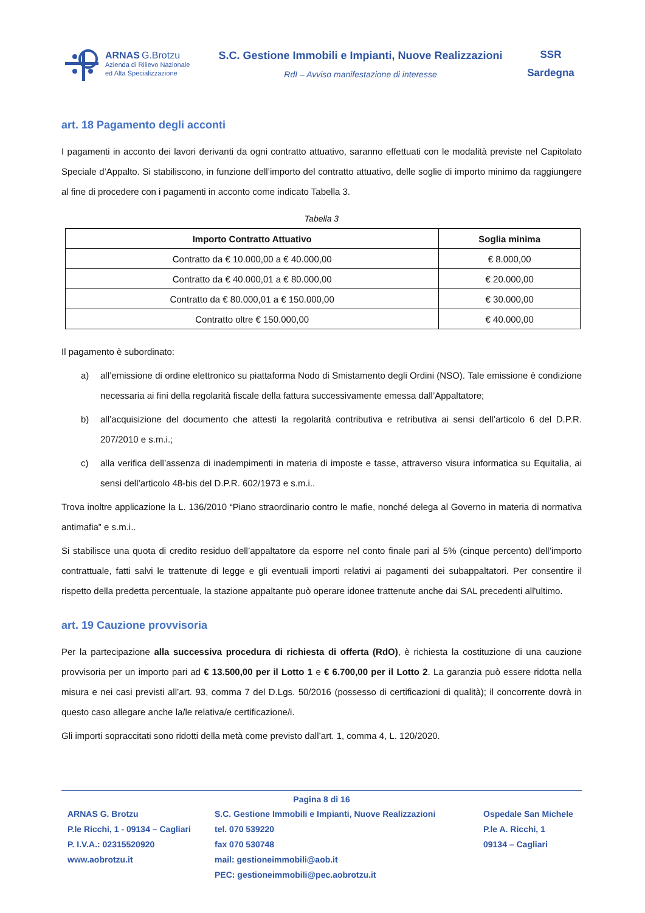ARNAS G.Brotzu
Azienda di Rilievo Nazionale
ed Alta Specializzazione
S.C. Gestione Immobili e Impianti, Nuove Realizzazioni
RdI – Avviso manifestazione di interesse
SSR
Sardegna
art. 18 Pagamento degli acconti
I pagamenti in acconto dei lavori derivanti da ogni contratto attuativo, saranno effettuati con le modalità previste nel Capitolato Speciale d’Appalto. Si stabiliscono, in funzione dell’importo del contratto attuativo, delle soglie di importo minimo da raggiungere al fine di procedere con i pagamenti in acconto come indicato Tabella 3.
Tabella 3
| Importo Contratto Attuativo | Soglia minima |
| --- | --- |
| Contratto da € 10.000,00 a € 40.000,00 | € 8.000,00 |
| Contratto da € 40.000,01 a € 80.000,00 | € 20.000,00 |
| Contratto da € 80.000,01 a € 150.000,00 | € 30.000,00 |
| Contratto oltre € 150.000,00 | € 40.000,00 |
Il pagamento è subordinato:
a) all’emissione di ordine elettronico su piattaforma Nodo di Smistamento degli Ordini (NSO). Tale emissione è condizione necessaria ai fini della regolarità fiscale della fattura successivamente emessa dall’Appaltatore;
b) all’acquisizione del documento che attesti la regolarità contributiva e retributiva ai sensi dell’articolo 6 del D.P.R. 207/2010 e s.m.i.;
c) alla verifica dell’assenza di inadempimenti in materia di imposte e tasse, attraverso visura informatica su Equitalia, ai sensi dell’articolo 48-bis del D.P.R. 602/1973 e s.m.i..
Trova inoltre applicazione la L. 136/2010 “Piano straordinario contro le mafie, nonché delega al Governo in materia di normativa antimafia” e s.m.i..
Si stabilisce una quota di credito residuo dell’appaltatore da esporre nel conto finale pari al 5% (cinque percento) dell’importo contrattuale, fatti salvi le trattenute di legge e gli eventuali importi relativi ai pagamenti dei subappaltatori. Per consentire il rispetto della predetta percentuale, la stazione appaltante può operare idonee trattenute anche dai SAL precedenti all'ultimo.
art. 19 Cauzione provvisoria
Per la partecipazione alla successiva procedura di richiesta di offerta (RdO), è richiesta la costituzione di una cauzione provvisoria per un importo pari ad € 13.500,00 per il Lotto 1 e € 6.700,00 per il Lotto 2. La garanzia può essere ridotta nella misura e nei casi previsti all’art. 93, comma 7 del D.Lgs. 50/2016 (possesso di certificazioni di qualità); il concorrente dovrà in questo caso allegare anche la/le relativa/e certificazione/i.
Gli importi sopraccitati sono ridotti della metà come previsto dall’art. 1, comma 4, L. 120/2020.
Pagina 8 di 16
ARNAS G. Brotzu
P.le Ricchi, 1 - 09134 – Cagliari
P. I.V.A.: 02315520920
www.aobrotzu.it
S.C. Gestione Immobili e Impianti, Nuove Realizzazioni
tel. 070 539220
fax 070 530748
mail: gestioneimmobili@aob.it
PEC: gestioneimmobili@pec.aobrotzu.it
Ospedale San Michele
P.le A. Ricchi, 1
09134 – Cagliari